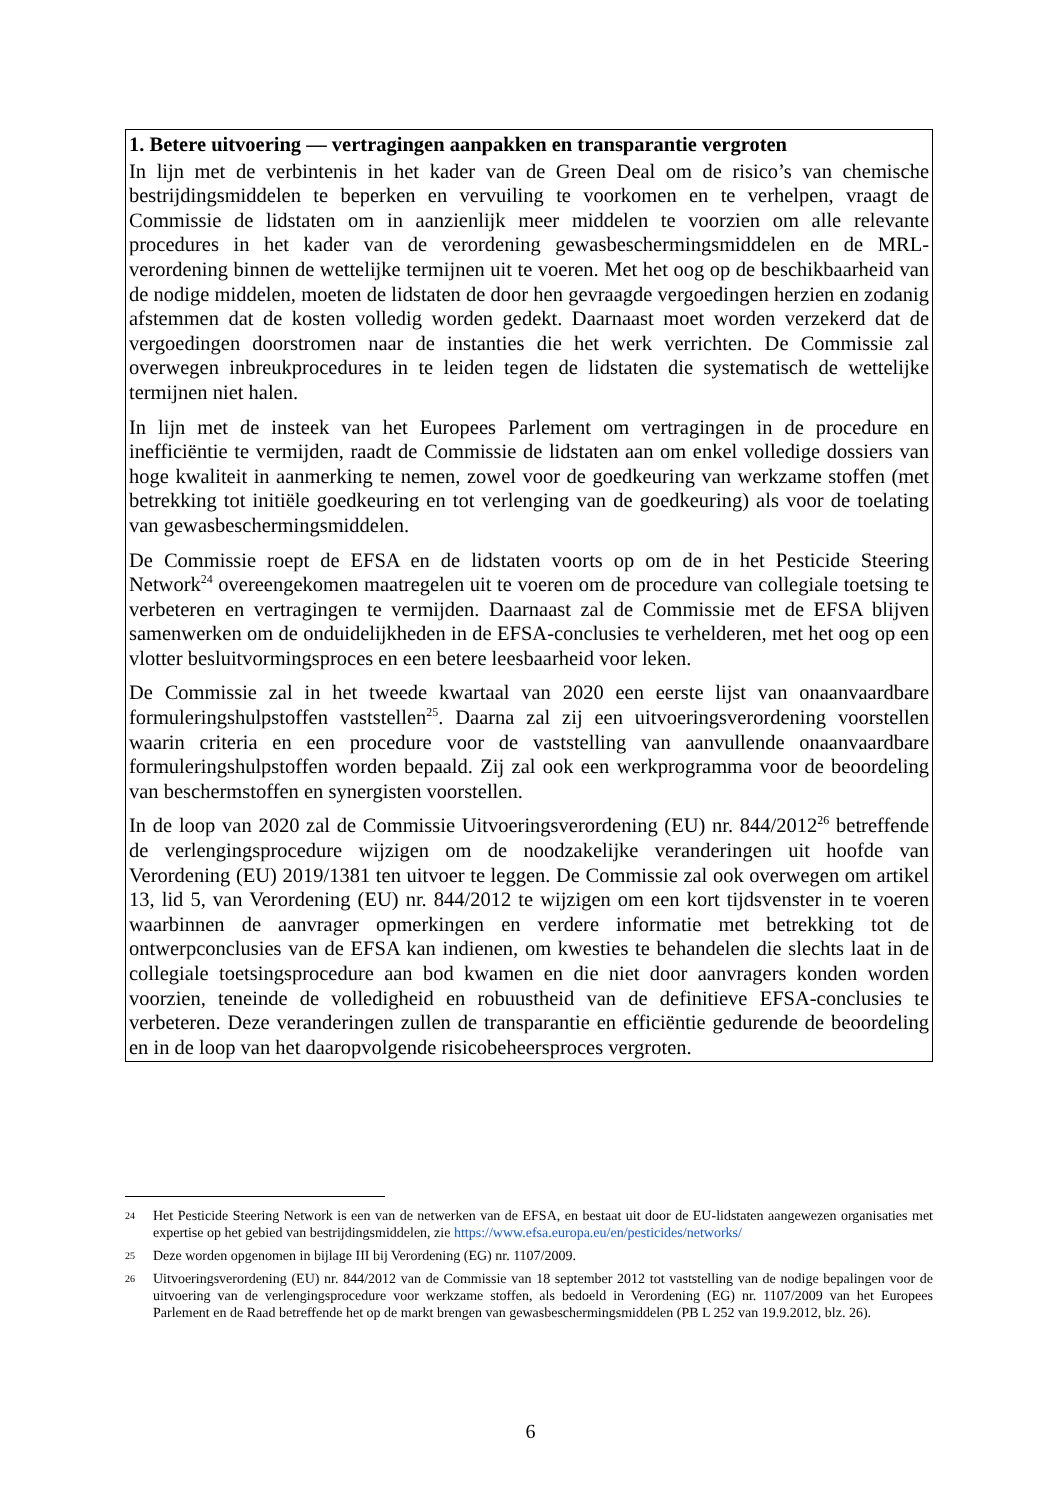1. Betere uitvoering — vertragingen aanpakken en transparantie vergroten
In lijn met de verbintenis in het kader van de Green Deal om de risico’s van chemische bestrijdingsmiddelen te beperken en vervuiling te voorkomen en te verhelpen, vraagt de Commissie de lidstaten om in aanzienlijk meer middelen te voorzien om alle relevante procedures in het kader van de verordening gewasbeschermingsmiddelen en de MRL-verordening binnen de wettelijke termijnen uit te voeren. Met het oog op de beschikbaarheid van de nodige middelen, moeten de lidstaten de door hen gevraagde vergoedingen herzien en zodanig afstemmen dat de kosten volledig worden gedekt. Daarnaast moet worden verzekerd dat de vergoedingen doorstromen naar de instanties die het werk verrichten. De Commissie zal overwegen inbreukprocedures in te leiden tegen de lidstaten die systematisch de wettelijke termijnen niet halen.
In lijn met de insteek van het Europees Parlement om vertragingen in de procedure en inefficiëntie te vermijden, raadt de Commissie de lidstaten aan om enkel volledige dossiers van hoge kwaliteit in aanmerking te nemen, zowel voor de goedkeuring van werkzame stoffen (met betrekking tot initiële goedkeuring en tot verlenging van de goedkeuring) als voor de toelating van gewasbeschermingsmiddelen.
De Commissie roept de EFSA en de lidstaten voorts op om de in het Pesticide Steering Network<sup>24</sup> overeengekomen maatregelen uit te voeren om de procedure van collegiale toetsing te verbeteren en vertragingen te vermijden. Daarnaast zal de Commissie met de EFSA blijven samenwerken om de onduidelijkheden in de EFSA-conclusies te verhelderen, met het oog op een vlotter besluitvormingsproces en een betere leesbaarheid voor leken.
De Commissie zal in het tweede kwartaal van 2020 een eerste lijst van onaanvaardbare formuleringshulpstoffen vaststellen<sup>25</sup>. Daarna zal zij een uitvoeringsverordening voorstellen waarin criteria en een procedure voor de vaststelling van aanvullende onaanvaardbare formuleringshulpstoffen worden bepaald. Zij zal ook een werkprogramma voor de beoordeling van beschermstoffen en synergisten voorstellen.
In de loop van 2020 zal de Commissie Uitvoeringsverordening (EU) nr. 844/2012<sup>26</sup> betreffende de verlengingsprocedure wijzigen om de noodzakelijke veranderingen uit hoofde van Verordening (EU) 2019/1381 ten uitvoer te leggen. De Commissie zal ook overwegen om artikel 13, lid 5, van Verordening (EU) nr. 844/2012 te wijzigen om een kort tijdsvenster in te voeren waarbinnen de aanvrager opmerkingen en verdere informatie met betrekking tot de ontwerpconclusies van de EFSA kan indienen, om kwesties te behandelen die slechts laat in de collegiale toetsingsprocedure aan bod kwamen en die niet door aanvragers konden worden voorzien, teneinde de volledigheid en robuustheid van de definitieve EFSA-conclusies te verbeteren. Deze veranderingen zullen de transparantie en efficiëntie gedurende de beoordeling en in de loop van het daaropvolgende risicobeheersproces vergroten.
24 Het Pesticide Steering Network is een van de netwerken van de EFSA, en bestaat uit door de EU-lidstaten aangewezen organisaties met expertise op het gebied van bestrijdingsmiddelen, zie https://www.efsa.europa.eu/en/pesticides/networks/
25 Deze worden opgenomen in bijlage III bij Verordening (EG) nr. 1107/2009.
26 Uitvoeringsverordening (EU) nr. 844/2012 van de Commissie van 18 september 2012 tot vaststelling van de nodige bepalingen voor de uitvoering van de verlengingsprocedure voor werkzame stoffen, als bedoeld in Verordening (EG) nr. 1107/2009 van het Europees Parlement en de Raad betreffende het op de markt brengen van gewasbeschermingsmiddelen (PB L 252 van 19.9.2012, blz. 26).
6